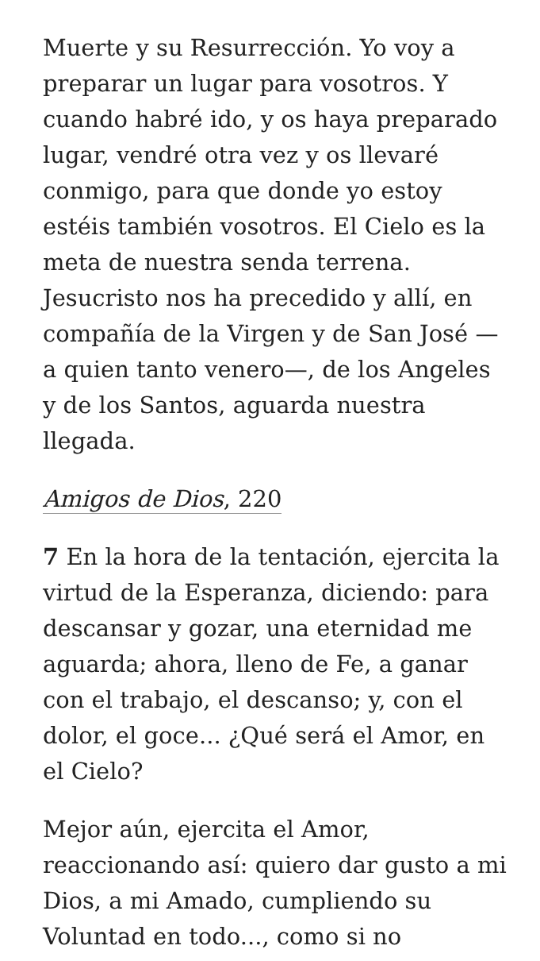Muerte y su Resurrección. Yo voy a preparar un lugar para vosotros. Y cuando habré ido, y os haya preparado lugar, vendré otra vez y os llevaré conmigo, para que donde yo estoy estéis también vosotros. El Cielo es la meta de nuestra senda terrena. Jesucristo nos ha precedido y allí, en compañía de la Virgen y de San José —a quien tanto venero—, de los Angeles y de los Santos, aguarda nuestra llegada.
Amigos de Dios, 220
7 En la hora de la tentación, ejercita la virtud de la Esperanza, diciendo: para descansar y gozar, una eternidad me aguarda; ahora, lleno de Fe, a ganar con el trabajo, el descanso; y, con el dolor, el goce... ¿Qué será el Amor, en el Cielo?
Mejor aún, ejercita el Amor, reaccionando así: quiero dar gusto a mi Dios, a mi Amado, cumpliendo su Voluntad en todo..., como si no